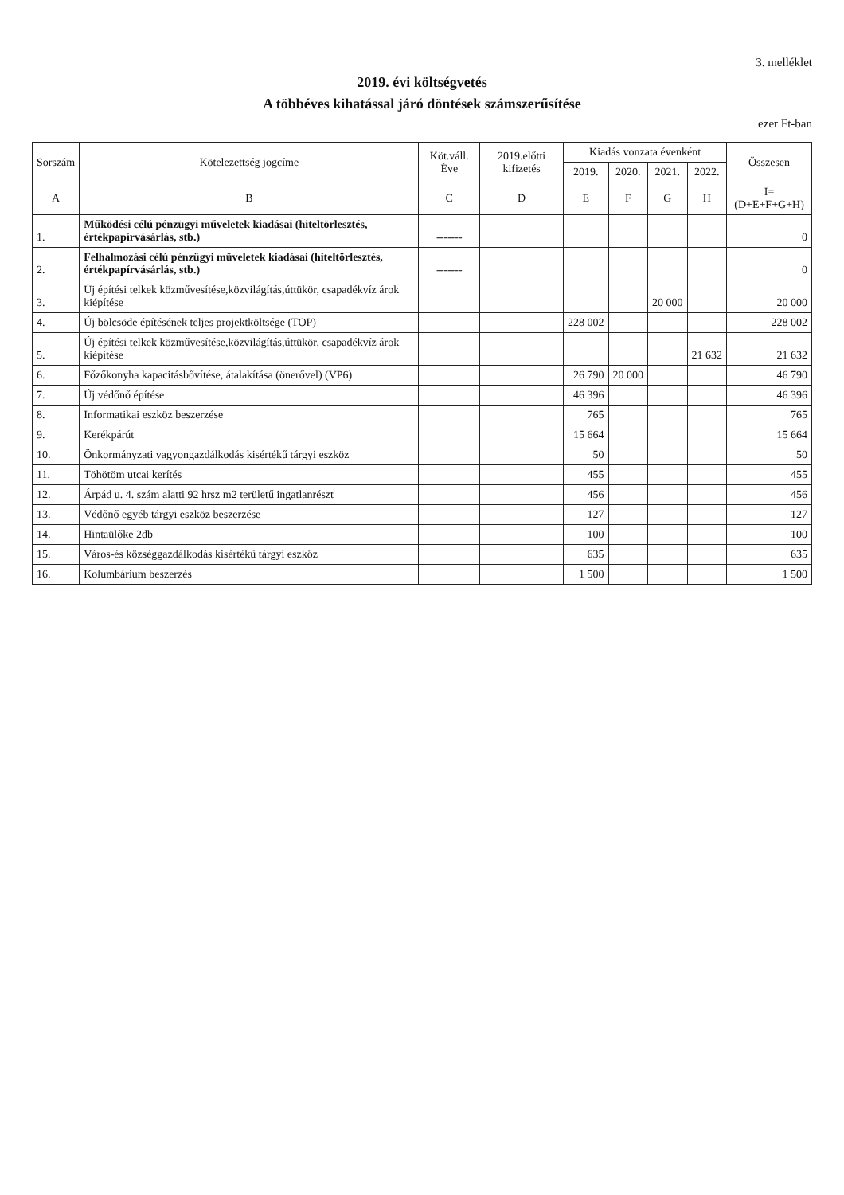3. melléklet
2019. évi költségvetés
A többéves kihatással járó döntések számszerűsítése
ezer Ft-ban
| Sorszám | Kötelezettség jogcíme | Köt.váll. Éve | 2019.előtti kifizetés | Kiadás vonzata évenként | | | | Összesen |
| --- | --- | --- | --- | --- | --- | --- | --- | --- |
| | | | | 2019. | 2020. | 2021. | 2022. | |
| A | B | C | D | E | F | G | H | I=(D+E+F+G+H) |
| 1. | Működési célú pénzügyi műveletek kiadásai (hiteltörlesztés, értékpapírvásárlás, stb.) | ------- | | | | | | 0 |
| 2. | Felhalmozási célú pénzügyi műveletek kiadásai (hiteltörlesztés, értékpapírvásárlás, stb.) | ------- | | | | | | 0 |
| 3. | Új építési telkek közművesítése,közvilágítás,úttükör, csapadékvíz árok kiépítése | | | | | 20 000 | | 20 000 |
| 4. | Új bölcsöde építésének teljes projektköltsége (TOP) | | | 228 002 | | | | 228 002 |
| 5. | Új építési telkek közművesítése,közvilágítás,úttükör, csapadékvíz árok kiépítése | | | | | | 21 632 | 21 632 |
| 6. | Főzőkonyha kapacitásbővítése, átalakítása (önerővel) (VP6) | | | 26 790 | 20 000 | | | 46 790 |
| 7. | Új védőnő építése | | | 46 396 | | | | 46 396 |
| 8. | Informatikai eszköz beszerzése | | | 765 | | | | 765 |
| 9. | Kerékpárút | | | 15 664 | | | | 15 664 |
| 10. | Önkormányzati vagyongazdálkodás kisértékű tárgyi eszköz | | | 50 | | | | 50 |
| 11. | Töhötöm utcai kerítés | | | 455 | | | | 455 |
| 12. | Árpád u. 4. szám alatti 92 hrsz m2 területű ingatlanrészt | | | 456 | | | | 456 |
| 13. | Védőnő egyéb tárgyi eszköz beszerzése | | | 127 | | | | 127 |
| 14. | Hintaülőke 2db | | | 100 | | | | 100 |
| 15. | Város-és községgazdálkodás kisértékű tárgyi eszköz | | | 635 | | | | 635 |
| 16. | Kolumbárium beszerzés | | | 1 500 | | | | 1 500 |